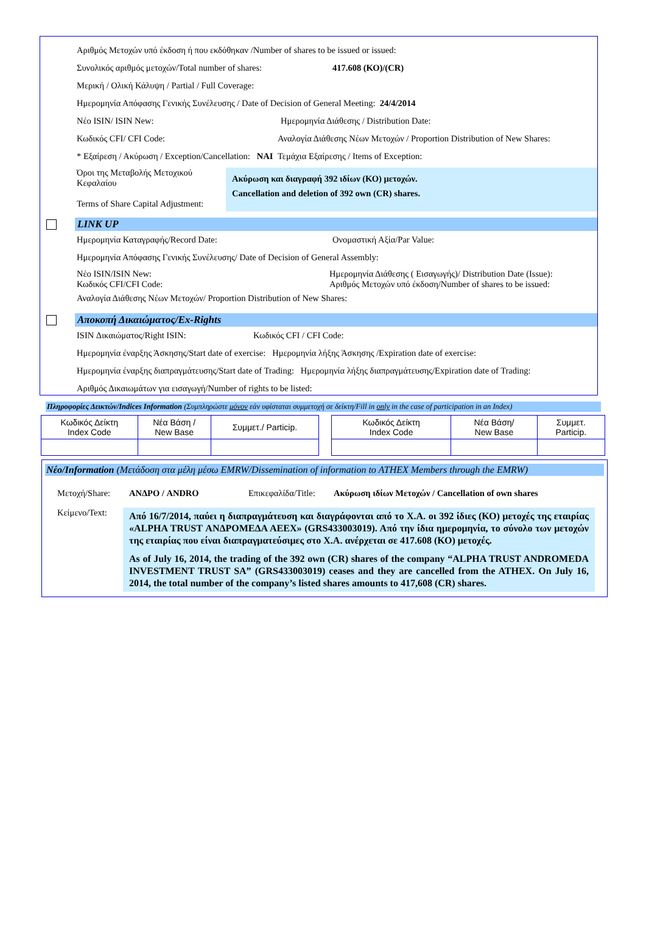Αριθμός Μετοχών υπό έκδοση ή που εκδόθηκαν /Number of shares to be issued or issued:
Συνολικός αριθμός μετοχών/Total number of shares: 417.608 (ΚΟ)/(CR)
Μερική / Ολική Κάλυψη / Partial / Full Coverage:
Ημερομηνία Απόφασης Γενικής Συνέλευσης / Date of Decision of General Meeting: 24/4/2014
Νέο ISIN/ ISIN New: Ημερομηνία Διάθεσης / Distribution Date:
Κωδικός CFI/ CFI Code: Αναλογία Διάθεσης Νέων Μετοχών / Proportion Distribution of New Shares:
* Εξαίρεση / Ακύρωση / Exception/Cancellation: ΝΑΙ Τεμάχια Εξαίρεσης / Items of Exception:
Όροι της Μεταβολής Μετοχικού Κεφαλαίου
Terms of Share Capital Adjustment:
Ακύρωση και διαγραφή 392 ιδίων (ΚΟ) μετοχών.
Cancellation and deletion of 392 own (CR) shares.
LINK UP
Ημερομηνία Καταγραφής/Record Date: Ονομαστική Αξία/Par Value:
Ημερομηνία Απόφασης Γενικής Συνέλευσης/ Date of Decision of General Assembly:
Νέο ISIN/ISIN New:
Κωδικός CFI/CFI Code: Ημερομηνία Διάθεσης ( Εισαγωγής)/ Distribution Date (Issue):
Αριθμός Μετοχών υπό έκδοση/Number of shares to be issued:
Αναλογία Διάθεσης Νέων Μετοχών/ Proportion Distribution of New Shares:
Αποκοπή Δικαιώματος/Ex-Rights
ISIN Δικαιώματος/Right ISIN: Κωδικός CFI / CFI Code:
Ημερομηνία έναρξης Άσκησης/Start date of exercise: Ημερομηνία λήξης Άσκησης /Expiration date of exercise:
Ημερομηνία έναρξης διαπραγμάτευσης/Start date of Trading: Ημερομηνία λήξης διαπραγμάτευσης/Expiration date of Trading:
Αριθμός Δικαιωμάτων για εισαγωγή/Number of rights to be listed:
Πληροφορίες Δεικτών/Indices Information (Συμπληρώστε μόνον εάν υφίσταται συμμετοχή σε δείκτη/Fill in only in the case of participation in an Index)
| Κωδικός Δείκτη Index Code | Νέα Βάση / New Base | Συμμετ./ Particip. |
| --- | --- | --- |
| Κωδικός Δείκτη Index Code | Νέα Βάση/ New Base | Συμμετ. Particip. |
| --- | --- | --- |
Νέο/Information (Μετάδοση στα μέλη μέσω EMRW/Dissemination of information to ATHEX Members through the EMRW)
Μετοχή/Share: ΑΝΔΡΟ / ANDRO Επικεφαλίδα/Title: Ακύρωση ιδίων Μετοχών / Cancellation of own shares
Κείμενο/Text:
Από 16/7/2014, παύει η διαπραγμάτευση και διαγράφονται από το Χ.Α. οι 392 ίδιες (ΚΟ) μετοχές της εταιρίας «ALPHA TRUST ΑΝΔΡΟΜΕΔΑ ΑΕΕΧ» (GRS433003019). Από την ίδια ημερομηνία, το σύνολο των μετοχών της εταιρίας που είναι διαπραγματεύσιμες στο Χ.Α. ανέρχεται σε 417.608 (ΚΟ) μετοχές.
As of July 16, 2014, the trading of the 392 own (CR) shares of the company “ALPHA TRUST ANDROMEDA INVESTMENT TRUST SA” (GRS433003019) ceases and they are cancelled from the ATHEX. On July 16, 2014, the total number of the company’s listed shares amounts to 417,608 (CR) shares.